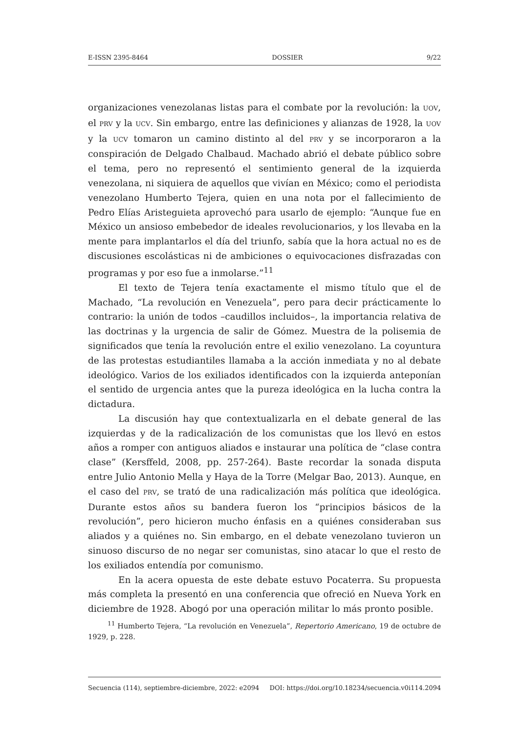E-ISSN 2395-8464 DOSSIER 9/22
organizaciones venezolanas listas para el combate por la revolución: la UOV, el PRV y la UCV. Sin embargo, entre las definiciones y alianzas de 1928, la UOV y la UCV tomaron un camino distinto al del PRV y se incorporaron a la conspiración de Delgado Chalbaud. Machado abrió el debate público sobre el tema, pero no representó el sentimiento general de la izquierda venezolana, ni siquiera de aquellos que vivían en México; como el periodista venezolano Humberto Tejera, quien en una nota por el fallecimiento de Pedro Elías Aristeguieta aprovechó para usarlo de ejemplo: “Aunque fue en México un ansioso embebedor de ideales revolucionarios, y los llevaba en la mente para implantarlos el día del triunfo, sabía que la hora actual no es de discusiones escolásticas ni de ambiciones o equivocaciones disfrazadas con programas y por eso fue a inmolarse.”<sup>11</sup>
El texto de Tejera tenía exactamente el mismo título que el de Machado, “La revolución en Venezuela”, pero para decir prácticamente lo contrario: la unión de todos –caudillos incluidos–, la importancia relativa de las doctrinas y la urgencia de salir de Gómez. Muestra de la polisemia de significados que tenía la revolución entre el exilio venezolano. La coyuntura de las protestas estudiantiles llamaba a la acción inmediata y no al debate ideológico. Varios de los exiliados identificados con la izquierda anteponían el sentido de urgencia antes que la pureza ideológica en la lucha contra la dictadura.
La discusión hay que contextualizarla en el debate general de las izquierdas y de la radicalización de los comunistas que los llevó en estos años a romper con antiguos aliados e instaurar una política de “clase contra clase” (Kersffeld, 2008, pp. 257-264). Baste recordar la sonada disputa entre Julio Antonio Mella y Haya de la Torre (Melgar Bao, 2013). Aunque, en el caso del PRV, se trató de una radicalización más política que ideológica. Durante estos años su bandera fueron los “principios básicos de la revolución”, pero hicieron mucho énfasis en a quiénes consideraban sus aliados y a quiénes no. Sin embargo, en el debate venezolano tuvieron un sinuoso discurso de no negar ser comunistas, sino atacar lo que el resto de los exiliados entendía por comunismo.
En la acera opuesta de este debate estuvo Pocaterra. Su propuesta más completa la presentó en una conferencia que ofreció en Nueva York en diciembre de 1928. Abogó por una operación militar lo más pronto posible.
<sup>11</sup> Humberto Tejera, “La revolución en Venezuela”, Repertorio Americano, 19 de octubre de 1929, p. 228.
Secuencia (114), septiembre-diciembre, 2022: e2094 DOI: https://doi.org/10.18234/secuencia.v0i114.2094